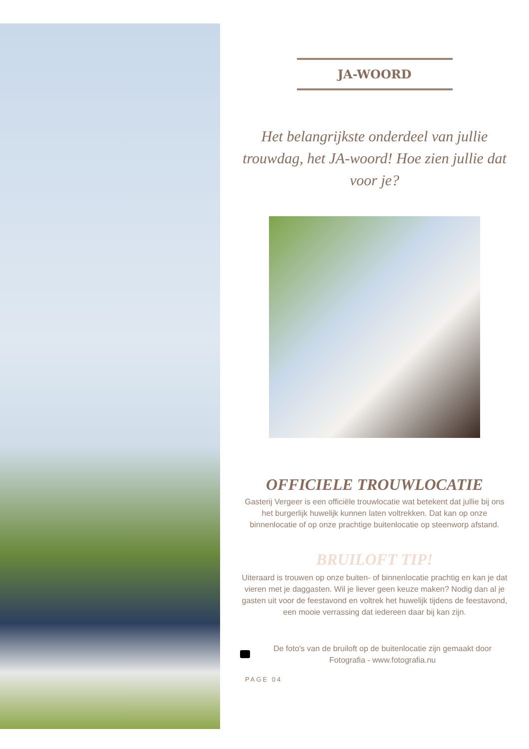JA-WOORD
Het belangrijkste onderdeel van jullie trouwdag, het JA-woord! Hoe zien jullie dat voor je?
OFFICIELE TROUWLOCATIE
Gasterij Vergeer is een officiële trouwlocatie wat betekent dat jullie bij ons het burgerlijk huwelijk kunnen laten voltrekken. Dat kan op onze binnenlocatie of op onze prachtige buitenlocatie op steenworp afstand.
BRUILOFT TIP!
Uiteraard is trouwen op onze buiten- of binnenlocatie prachtig en kan je dat vieren met je daggasten. Wil je liever geen keuze maken? Nodig dan al je gasten uit voor de feestavond en voltrek het huwelijk tijdens de feestavond, een mooie verrassing dat iedereen daar bij kan zijn.
De foto's van de bruiloft op de buitenlocatie zijn gemaakt door Fotografia - www.fotografia.nu
PAGE 04